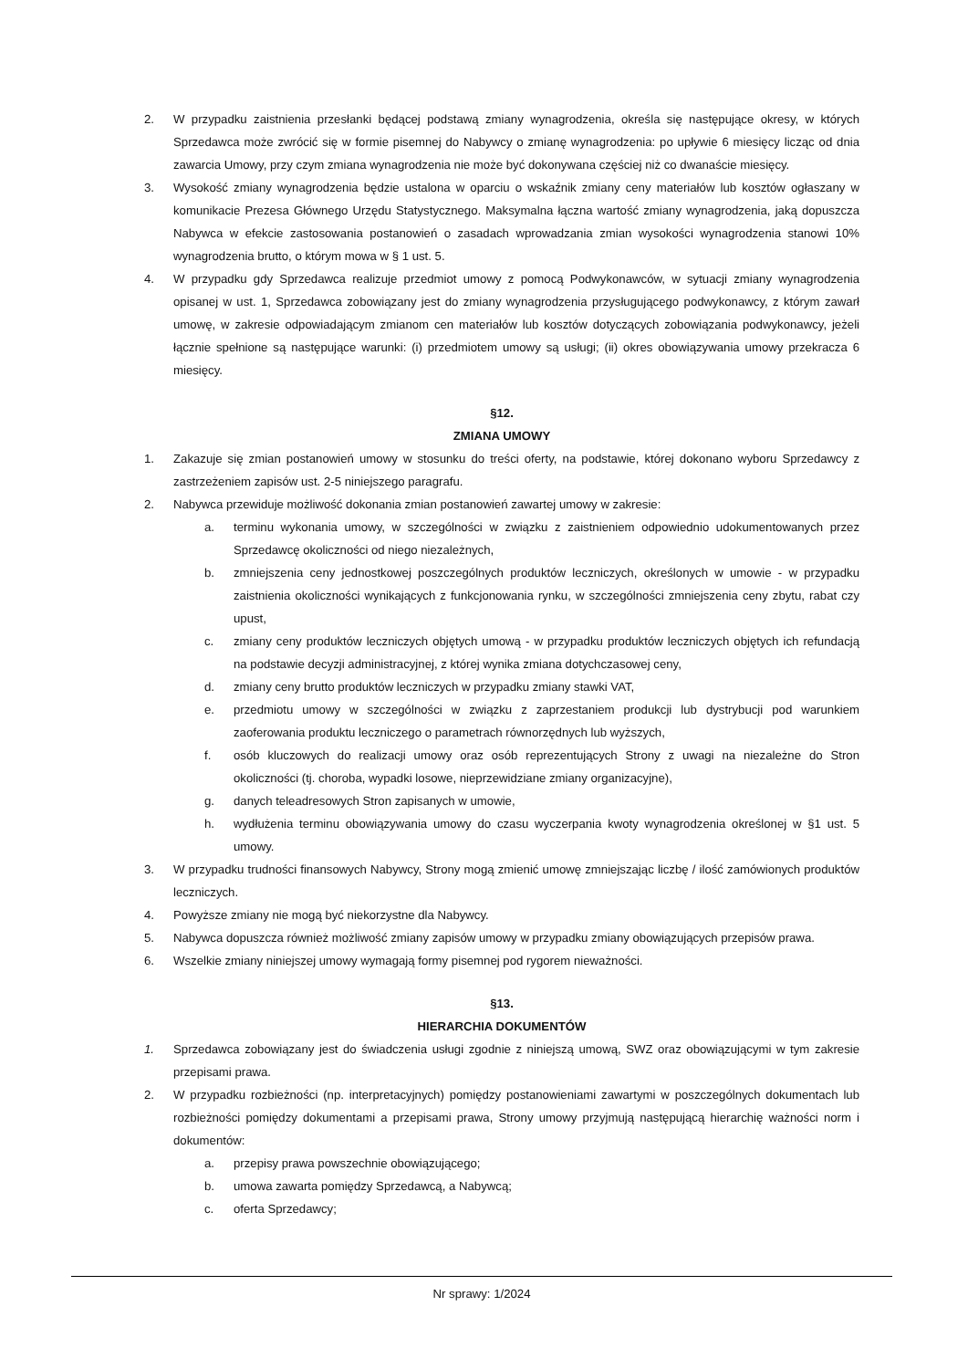2. W przypadku zaistnienia przesłanki będącej podstawą zmiany wynagrodzenia, określa się następujące okresy, w których Sprzedawca może zwrócić się w formie pisemnej do Nabywcy o zmianę wynagrodzenia: po upływie 6 miesięcy licząc od dnia zawarcia Umowy, przy czym zmiana wynagrodzenia nie może być dokonywana częściej niż co dwanaście miesięcy.
3. Wysokość zmiany wynagrodzenia będzie ustalona w oparciu o wskaźnik zmiany ceny materiałów lub kosztów ogłaszany w komunikacie Prezesa Głównego Urzędu Statystycznego. Maksymalna łączna wartość zmiany wynagrodzenia, jaką dopuszcza Nabywca w efekcie zastosowania postanowień o zasadach wprowadzania zmian wysokości wynagrodzenia stanowi 10% wynagrodzenia brutto, o którym mowa w § 1 ust. 5.
4. W przypadku gdy Sprzedawca realizuje przedmiot umowy z pomocą Podwykonawców, w sytuacji zmiany wynagrodzenia opisanej w ust. 1, Sprzedawca zobowiązany jest do zmiany wynagrodzenia przysługującego podwykonawcy, z którym zawarł umowę, w zakresie odpowiadającym zmianom cen materiałów lub kosztów dotyczących zobowiązania podwykonawcy, jeżeli łącznie spełnione są następujące warunki: (i) przedmiotem umowy są usługi; (ii) okres obowiązywania umowy przekracza 6 miesięcy.
§12.
ZMIANA UMOWY
1. Zakazuje się zmian postanowień umowy w stosunku do treści oferty, na podstawie, której dokonano wyboru Sprzedawcy z zastrzeżeniem zapisów ust. 2-5 niniejszego paragrafu.
2. Nabywca przewiduje możliwość dokonania zmian postanowień zawartej umowy w zakresie:
a. terminu wykonania umowy, w szczególności w związku z zaistnieniem odpowiednio udokumentowanych przez Sprzedawcę okoliczności od niego niezależnych,
b. zmniejszenia ceny jednostkowej poszczególnych produktów leczniczych, określonych w umowie - w przypadku zaistnienia okoliczności wynikających z funkcjonowania rynku, w szczególności zmniejszenia ceny zbytu, rabat czy upust,
c. zmiany ceny produktów leczniczych objętych umową - w przypadku produktów leczniczych objętych ich refundacją na podstawie decyzji administracyjnej, z której wynika zmiana dotychczasowej ceny,
d. zmiany ceny brutto produktów leczniczych w przypadku zmiany stawki VAT,
e. przedmiotu umowy w szczególności w związku z zaprzestaniem produkcji lub dystrybucji pod warunkiem zaoferowania produktu leczniczego o parametrach równorzędnych lub wyższych,
f. osób kluczowych do realizacji umowy oraz osób reprezentujących Strony z uwagi na niezależne do Stron okoliczności (tj. choroba, wypadki losowe, nieprzewidziane zmiany organizacyjne),
g. danych teleadresowych Stron zapisanych w umowie,
h. wydłużenia terminu obowiązywania umowy do czasu wyczerpania kwoty wynagrodzenia określonej w §1 ust. 5 umowy.
3. W przypadku trudności finansowych Nabywcy, Strony mogą zmienić umowę zmniejszając liczbę / ilość zamówionych produktów leczniczych.
4. Powyższe zmiany nie mogą być niekorzystne dla Nabywcy.
5. Nabywca dopuszcza również możliwość zmiany zapisów umowy w przypadku zmiany obowiązujących przepisów prawa.
6. Wszelkie zmiany niniejszej umowy wymagają formy pisemnej pod rygorem nieważności.
§13.
HIERARCHIA DOKUMENTÓW
1. Sprzedawca zobowiązany jest do świadczenia usługi zgodnie z niniejszą umową, SWZ oraz obowiązującymi w tym zakresie przepisami prawa.
2. W przypadku rozbieżności (np. interpretacyjnych) pomiędzy postanowieniami zawartymi w poszczególnych dokumentach lub rozbieżności pomiędzy dokumentami a przepisami prawa, Strony umowy przyjmują następującą hierarchię ważności norm i dokumentów:
a. przepisy prawa powszechnie obowiązującego;
b. umowa zawarta pomiędzy Sprzedawcą, a Nabywcą;
c. oferta Sprzedawcy;
Nr sprawy: 1/2024